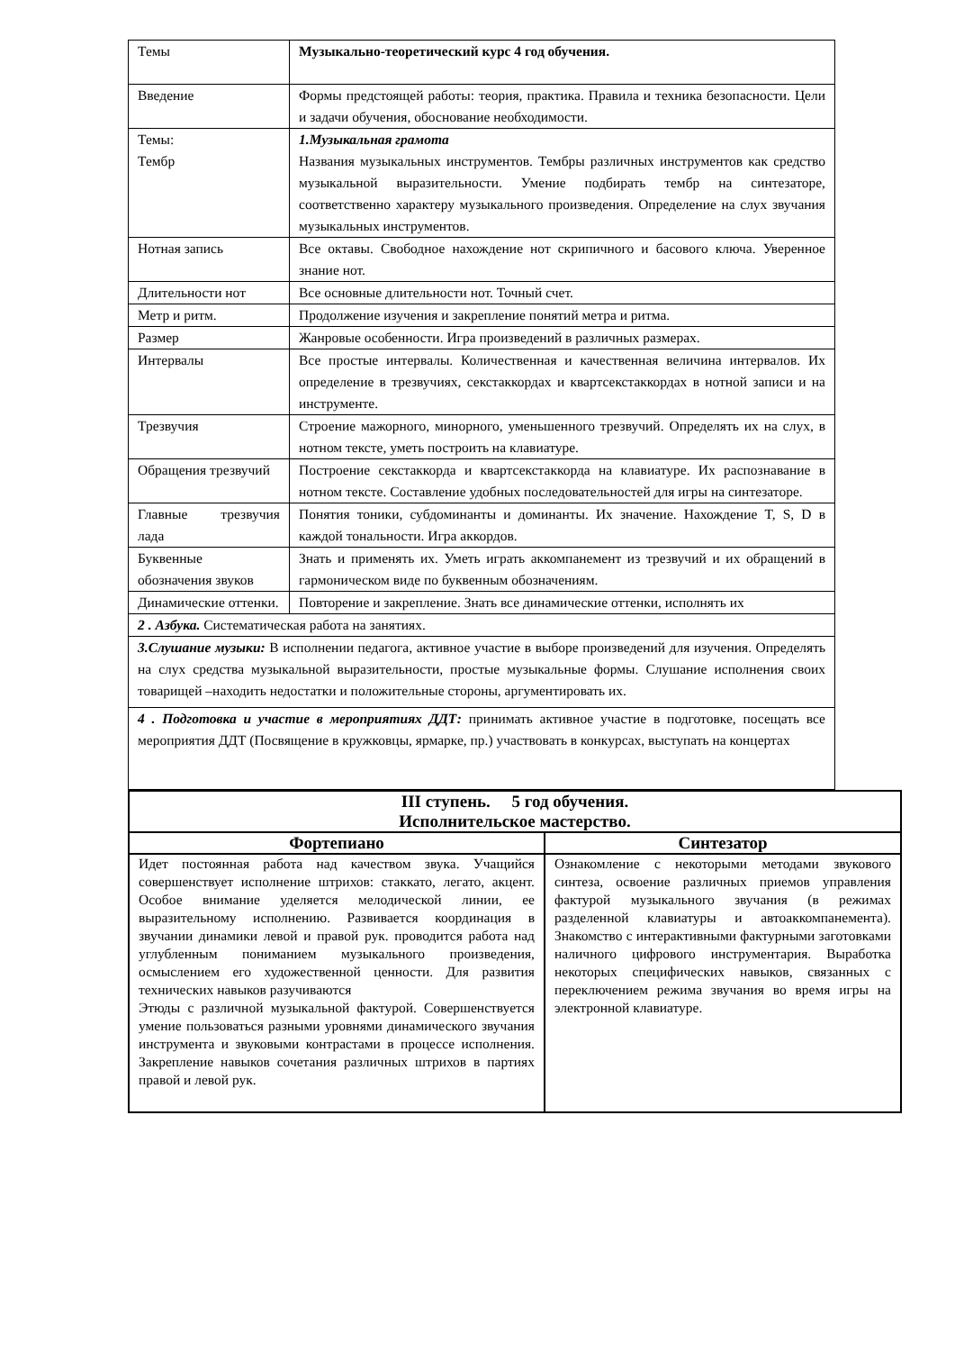| Темы | Музыкально-теоретический курс 4 год обучения. |
| Введение | Формы предстоящей работы: теория, практика. Правила и техника безопасности. Цели и задачи обучения, обоснование необходимости. |
| Темы: Тембр | 1.Музыкальная грамота Названия музыкальных инструментов. Тембры различных инструментов как средство музыкальной выразительности. Умение подбирать тембр на синтезаторе, соответственно характеру музыкального произведения. Определение на слух звучания музыкальных инструментов. |
| Нотная запись | Все октавы. Свободное нахождение нот скрипичного и басового ключа. Уверенное знание нот. |
| Длительности нот | Все основные длительности нот. Точный счет. |
| Метр и ритм. | Продолжение изучения и закрепление понятий метра и ритма. |
| Размер | Жанровые особенности. Игра произведений в различных размерах. |
| Интервалы | Все простые интервалы. Количественная и качественная величина интервалов. Их определение в трезвучиях, секстаккордах и квартсекстаккордах в нотной записи и на инструменте. |
| Трезвучия | Строение мажорного, минорного, уменьшенного трезвучий. Определять их на слух, в нотном тексте, уметь построить на клавиатуре. |
| Обращения трезвучий | Построение секстаккорда и квартсекстаккорда на клавиатуре. Их распознавание в нотном тексте. Составление удобных последовательностей для игры на синтезаторе. |
| Главные трезвучия лада | Понятия тоники, субдоминанты и доминанты. Их значение. Нахождение T, S, D в каждой тональности. Игра аккордов. |
| Буквенные обозначения звуков | Знать и применять их. Уметь играть аккомпанемент из трезвучий и их обращений в гармоническом виде по буквенным обозначениям. |
| Динамические оттенки. | Повторение и закрепление. Знать все динамические оттенки, исполнять их |
| 2 . Азбука. Систематическая работа на занятиях. | |
| 3.Слушание музыки: В исполнении педагога, активное участие в выборе произведений для изучения. Определять на слух средства музыкальной выразительности, простые музыкальные формы. Слушание исполнения своих товарищей –находить недостатки и положительные стороны, аргументировать их. | |
| 4 . Подготовка и участие в мероприятиях ДДТ: принимать активное участие в подготовке, посещать все мероприятия ДДТ (Посвящение в кружковцы, ярмарке, пр.) участвовать в конкурсах, выступать на концертах | |
| III ступень. 5 год обучения. Исполнительское мастерство. | |
| --- | --- |
| Фортепиано | Синтезатор |
| Идет постоянная работа над качеством звука. Учащийся совершенствует исполнение штрихов: стаккато, легато, акцент. Особое внимание уделяется мелодической линии, ее выразительному исполнению. Развивается координация в звучании динамики левой и правой рук. проводится работа над углубленным пониманием музыкального произведения, осмыслением его художественной ценности. Для развития технических навыков разучиваются Этюды с различной музыкальной фактурой. Совершенствуется умение пользоваться разными уровнями динамического звучания инструмента и звуковыми контрастами в процессе исполнения. Закрепление навыков сочетания различных штрихов в партиях правой и левой рук. | Ознакомление с некоторыми методами звукового синтеза, освоение различных приемов управления фактурой музыкального звучания (в режимах разделенной клавиатуры и автоаккомпанемента). Знакомство с интерактивными фактурными заготовками наличного цифрового инструментария. Выработка некоторых специфических навыков, связанных с переключением режима звучания во время игры на электронной клавиатуре. |